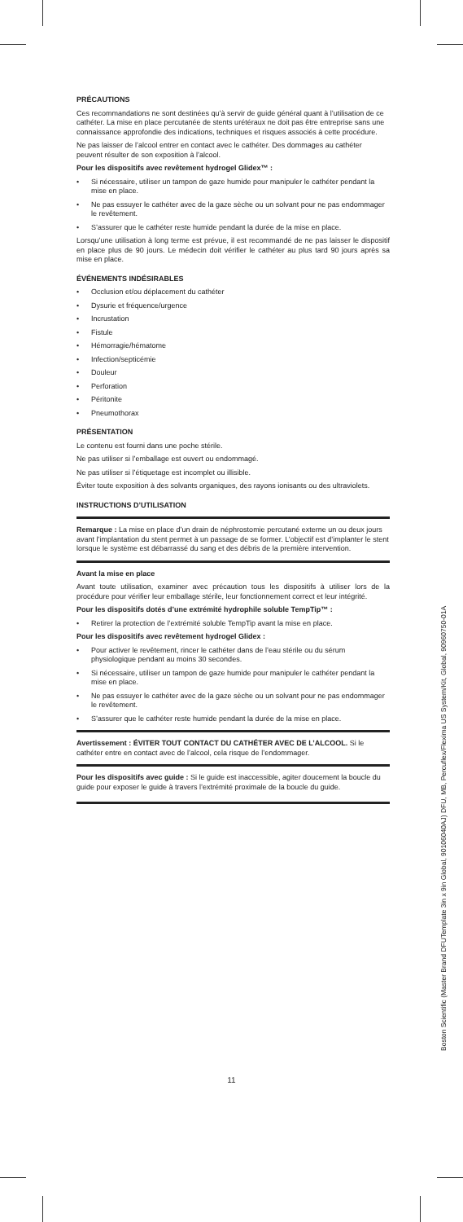PRÉCAUTIONS
Ces recommandations ne sont destinées qu’à servir de guide général quant à l’utilisation de ce cathéter. La mise en place percutanée de stents urétéraux ne doit pas être entreprise sans une connaissance approfondie des indications, techniques et risques associés à cette procédure.
Ne pas laisser de l’alcool entrer en contact avec le cathéter. Des dommages au cathéter peuvent résulter de son exposition à l’alcool.
Pour les dispositifs avec revêtement hydrogel Glidex™ :
• Si nécessaire, utiliser un tampon de gaze humide pour manipuler le cathéter pendant la mise en place.
• Ne pas essuyer le cathéter avec de la gaze sèche ou un solvant pour ne pas endommager le revêtement.
• S’assurer que le cathéter reste humide pendant la durée de la mise en place.
Lorsqu’une utilisation à long terme est prévue, il est recommandé de ne pas laisser le dispositif en place plus de 90 jours. Le médecin doit vérifier le cathéter au plus tard 90 jours après sa mise en place.
ÉVÉNEMENTS INDÉSIRABLES
• Occlusion et/ou déplacement du cathéter
• Dysurie et fréquence/urgence
• Incrustation
• Fistule
• Hémorragie/hématome
• Infection/septicémie
• Douleur
• Perforation
• Péritonite
• Pneumothorax
PRÉSENTATION
Le contenu est fourni dans une poche stérile.
Ne pas utiliser si l’emballage est ouvert ou endommagé.
Ne pas utiliser si l’étiquetage est incomplet ou illisible.
Éviter toute exposition à des solvants organiques, des rayons ionisants ou des ultraviolets.
INSTRUCTIONS D’UTILISATION
Remarque : La mise en place d’un drain de néphrostomie percutané externe un ou deux jours avant l’implantation du stent permet à un passage de se former. L’objectif est d’implanter le stent lorsque le système est débarrassé du sang et des débris de la première intervention.
Avant la mise en place
Avant toute utilisation, examiner avec précaution tous les dispositifs à utiliser lors de la procédure pour vérifier leur emballage stérile, leur fonctionnement correct et leur intégrité.
Pour les dispositifs dotés d’une extrémité hydrophile soluble TempTip™ :
• Retirer la protection de l’extrémité soluble TempTip avant la mise en place.
Pour les dispositifs avec revêtement hydrogel Glidex :
• Pour activer le revêtement, rincer le cathéter dans de l’eau stérile ou du sérum physiologique pendant au moins 30 secondes.
• Si nécessaire, utiliser un tampon de gaze humide pour manipuler le cathéter pendant la mise en place.
• Ne pas essuyer le cathéter avec de la gaze sèche ou un solvant pour ne pas endommager le revêtement.
• S’assurer que le cathéter reste humide pendant la durée de la mise en place.
Avertissement : ÉVITER TOUT CONTACT DU CATHÉTER AVEC DE L’ALCOOL. Si le cathéter entre en contact avec de l’alcool, cela risque de l’endommager.
Pour les dispositifs avec guide : Si le guide est inaccessible, agiter doucement la boucle du guide pour exposer le guide à travers l’extrémité proximale de la boucle du guide.
11
Boston Scientific (Master Brand DFUTemplate 3in x 9in Global, 90106040AJ) DFU, MB, Percuflex/Flexima US System/Kit, Global, 90960750-01A